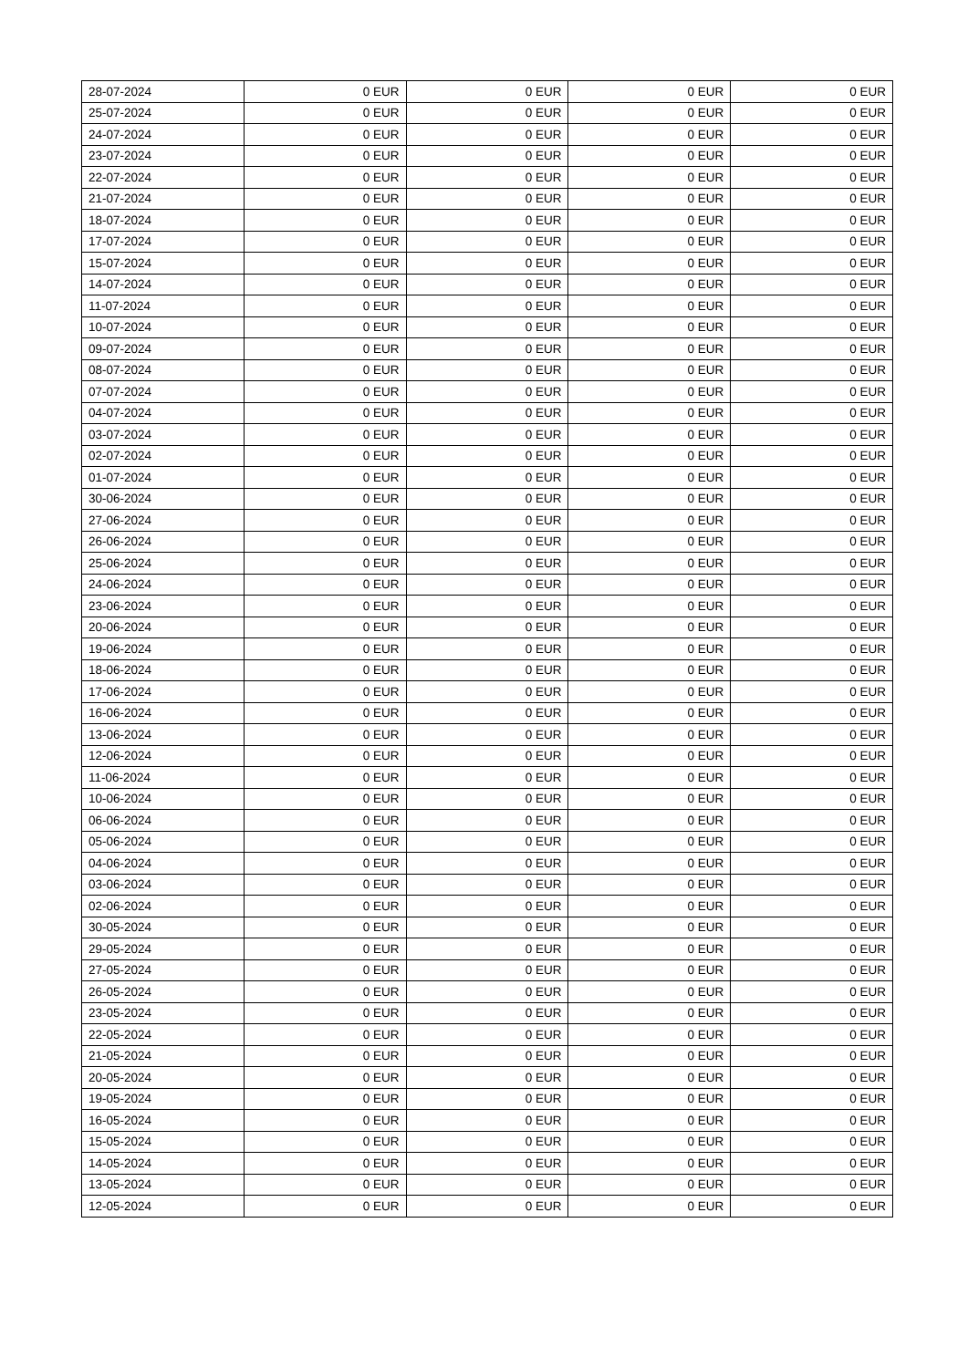| 28-07-2024 | 0 EUR | 0 EUR | 0 EUR | 0 EUR |
| 25-07-2024 | 0 EUR | 0 EUR | 0 EUR | 0 EUR |
| 24-07-2024 | 0 EUR | 0 EUR | 0 EUR | 0 EUR |
| 23-07-2024 | 0 EUR | 0 EUR | 0 EUR | 0 EUR |
| 22-07-2024 | 0 EUR | 0 EUR | 0 EUR | 0 EUR |
| 21-07-2024 | 0 EUR | 0 EUR | 0 EUR | 0 EUR |
| 18-07-2024 | 0 EUR | 0 EUR | 0 EUR | 0 EUR |
| 17-07-2024 | 0 EUR | 0 EUR | 0 EUR | 0 EUR |
| 15-07-2024 | 0 EUR | 0 EUR | 0 EUR | 0 EUR |
| 14-07-2024 | 0 EUR | 0 EUR | 0 EUR | 0 EUR |
| 11-07-2024 | 0 EUR | 0 EUR | 0 EUR | 0 EUR |
| 10-07-2024 | 0 EUR | 0 EUR | 0 EUR | 0 EUR |
| 09-07-2024 | 0 EUR | 0 EUR | 0 EUR | 0 EUR |
| 08-07-2024 | 0 EUR | 0 EUR | 0 EUR | 0 EUR |
| 07-07-2024 | 0 EUR | 0 EUR | 0 EUR | 0 EUR |
| 04-07-2024 | 0 EUR | 0 EUR | 0 EUR | 0 EUR |
| 03-07-2024 | 0 EUR | 0 EUR | 0 EUR | 0 EUR |
| 02-07-2024 | 0 EUR | 0 EUR | 0 EUR | 0 EUR |
| 01-07-2024 | 0 EUR | 0 EUR | 0 EUR | 0 EUR |
| 30-06-2024 | 0 EUR | 0 EUR | 0 EUR | 0 EUR |
| 27-06-2024 | 0 EUR | 0 EUR | 0 EUR | 0 EUR |
| 26-06-2024 | 0 EUR | 0 EUR | 0 EUR | 0 EUR |
| 25-06-2024 | 0 EUR | 0 EUR | 0 EUR | 0 EUR |
| 24-06-2024 | 0 EUR | 0 EUR | 0 EUR | 0 EUR |
| 23-06-2024 | 0 EUR | 0 EUR | 0 EUR | 0 EUR |
| 20-06-2024 | 0 EUR | 0 EUR | 0 EUR | 0 EUR |
| 19-06-2024 | 0 EUR | 0 EUR | 0 EUR | 0 EUR |
| 18-06-2024 | 0 EUR | 0 EUR | 0 EUR | 0 EUR |
| 17-06-2024 | 0 EUR | 0 EUR | 0 EUR | 0 EUR |
| 16-06-2024 | 0 EUR | 0 EUR | 0 EUR | 0 EUR |
| 13-06-2024 | 0 EUR | 0 EUR | 0 EUR | 0 EUR |
| 12-06-2024 | 0 EUR | 0 EUR | 0 EUR | 0 EUR |
| 11-06-2024 | 0 EUR | 0 EUR | 0 EUR | 0 EUR |
| 10-06-2024 | 0 EUR | 0 EUR | 0 EUR | 0 EUR |
| 06-06-2024 | 0 EUR | 0 EUR | 0 EUR | 0 EUR |
| 05-06-2024 | 0 EUR | 0 EUR | 0 EUR | 0 EUR |
| 04-06-2024 | 0 EUR | 0 EUR | 0 EUR | 0 EUR |
| 03-06-2024 | 0 EUR | 0 EUR | 0 EUR | 0 EUR |
| 02-06-2024 | 0 EUR | 0 EUR | 0 EUR | 0 EUR |
| 30-05-2024 | 0 EUR | 0 EUR | 0 EUR | 0 EUR |
| 29-05-2024 | 0 EUR | 0 EUR | 0 EUR | 0 EUR |
| 27-05-2024 | 0 EUR | 0 EUR | 0 EUR | 0 EUR |
| 26-05-2024 | 0 EUR | 0 EUR | 0 EUR | 0 EUR |
| 23-05-2024 | 0 EUR | 0 EUR | 0 EUR | 0 EUR |
| 22-05-2024 | 0 EUR | 0 EUR | 0 EUR | 0 EUR |
| 21-05-2024 | 0 EUR | 0 EUR | 0 EUR | 0 EUR |
| 20-05-2024 | 0 EUR | 0 EUR | 0 EUR | 0 EUR |
| 19-05-2024 | 0 EUR | 0 EUR | 0 EUR | 0 EUR |
| 16-05-2024 | 0 EUR | 0 EUR | 0 EUR | 0 EUR |
| 15-05-2024 | 0 EUR | 0 EUR | 0 EUR | 0 EUR |
| 14-05-2024 | 0 EUR | 0 EUR | 0 EUR | 0 EUR |
| 13-05-2024 | 0 EUR | 0 EUR | 0 EUR | 0 EUR |
| 12-05-2024 | 0 EUR | 0 EUR | 0 EUR | 0 EUR |